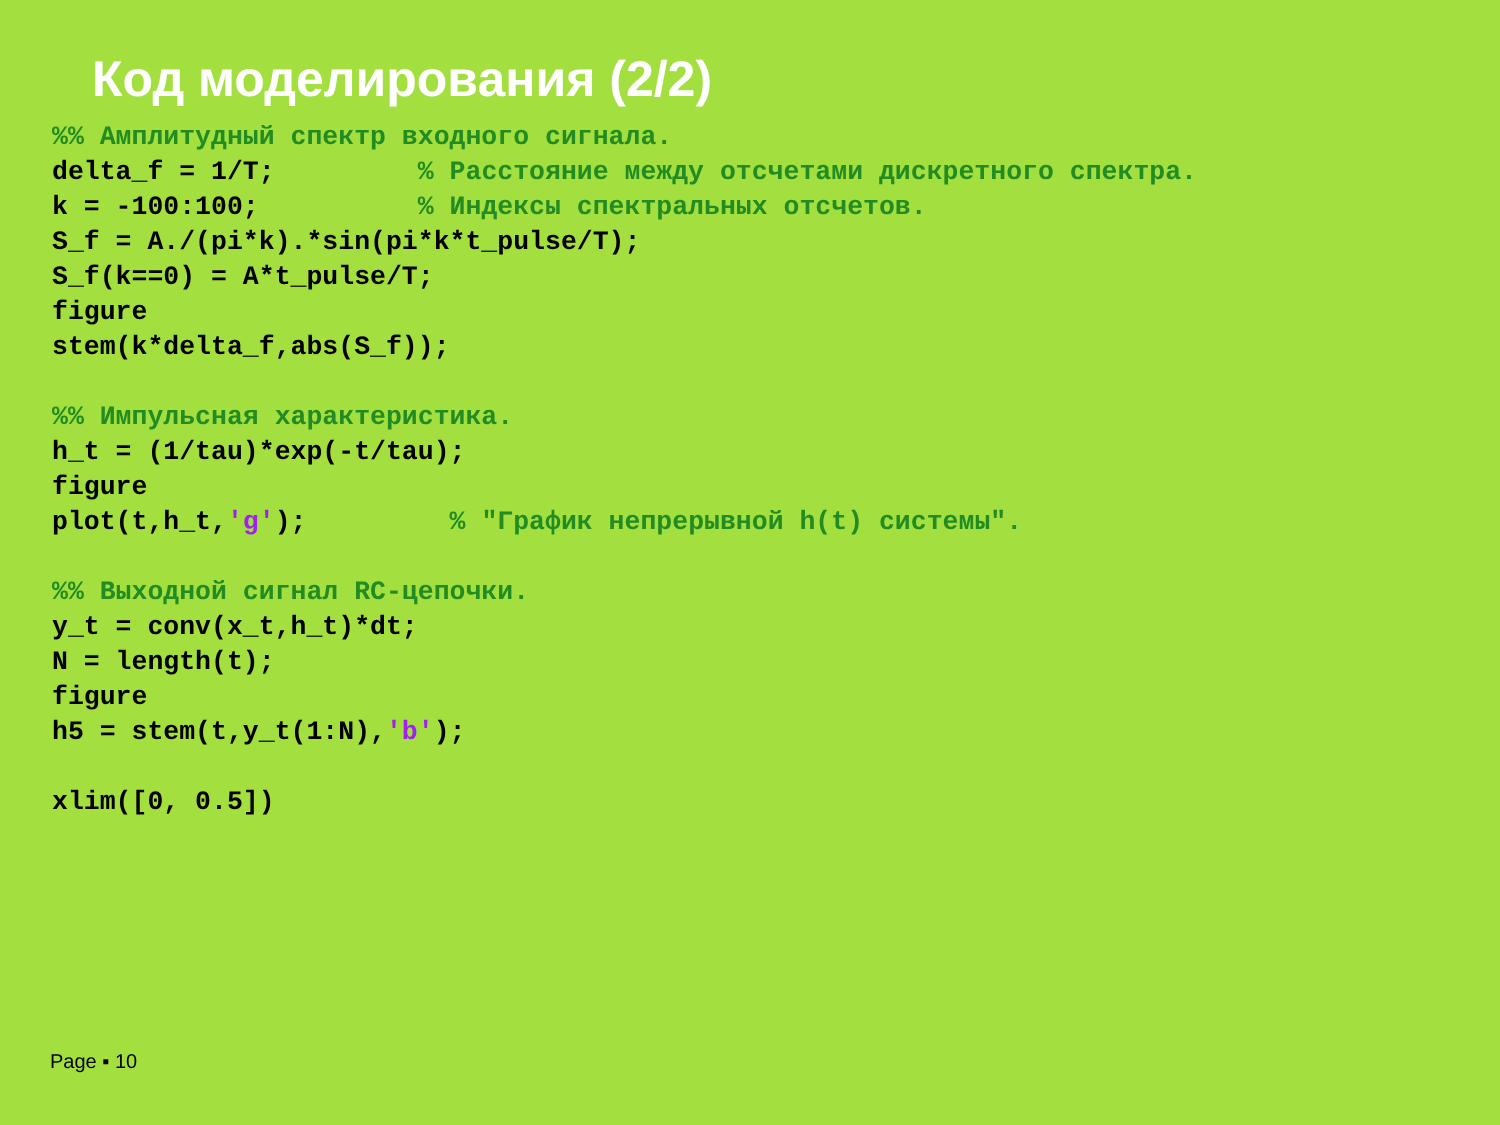Код моделирования (2/2)
%% Амплитудный спектр входного сигнала.
delta_f = 1/T;         % Расстояние между отсчетами дискретного спектра.
k = -100:100;          % Индексы спектральных отсчетов.
S_f = A./(pi*k).*sin(pi*k*t_pulse/T);
S_f(k==0) = A*t_pulse/T;
figure
stem(k*delta_f,abs(S_f));

%% Импульсная характеристика.
h_t = (1/tau)*exp(-t/tau);
figure
plot(t,h_t,'g');         % "График непрерывной h(t) системы".

%% Выходной сигнал RC-цепочки.
y_t = conv(x_t,h_t)*dt;
N = length(t);
figure
h5 = stem(t,y_t(1:N),'b');

xlim([0, 0.5])
Page ▪ 10